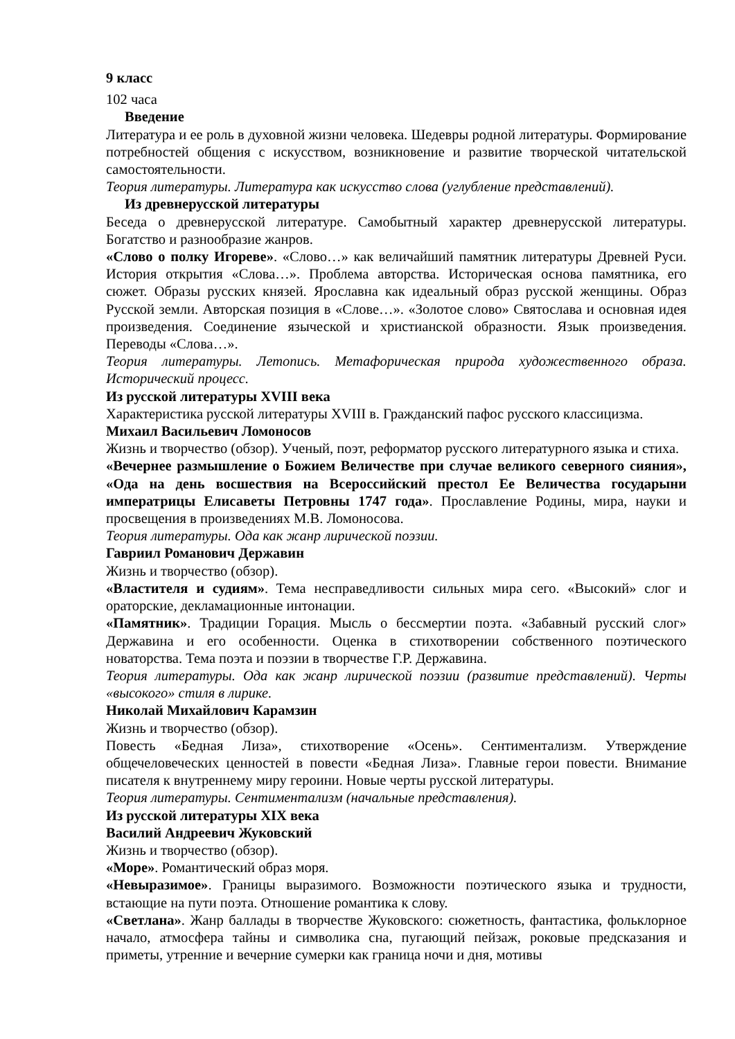9 класс
102 часа
Введение
Литература и ее роль в духовной жизни человека. Шедевры родной литературы. Формирование потребностей общения с искусством, возникновение и развитие творческой читательской самостоятельности.
Теория литературы. Литература как искусство слова (углубление представлений).
Из древнерусской литературы
Беседа о древнерусской литературе. Самобытный характер древнерусской литературы. Богатство и разнообразие жанров.
«Слово о полку Игореве». «Слово…» как величайший памятник литературы Древней Руси. История открытия «Слова…». Проблема авторства. Историческая основа памятника, его сюжет. Образы русских князей. Ярославна как идеальный образ русской женщины. Образ Русской земли. Авторская позиция в «Слове…». «Золотое слово» Святослава и основная идея произведения. Соединение языческой и христианской образности. Язык произведения. Переводы «Слова…».
Теория литературы. Летопись. Метафорическая природа художественного образа. Исторический процесс.
Из русской литературы XVIII века
Характеристика русской литературы XVIII в. Гражданский пафос русского классицизма.
Михаил Васильевич Ломоносов
Жизнь и творчество (обзор). Ученый, поэт, реформатор русского литературного языка и стиха.
«Вечернее размышление о Божием Величестве при случае великого северного сияния», «Ода на день восшествия на Всероссийский престол Ее Величества государыни императрицы Елисаветы Петровны 1747 года». Прославление Родины, мира, науки и просвещения в произведениях М.В. Ломоносова.
Теория литературы. Ода как жанр лирической поэзии.
Гавриил Романович Державин
Жизнь и творчество (обзор).
«Властителя и судиям». Тема несправедливости сильных мира сего. «Высокий» слог и ораторские, декламационные интонации.
«Памятник». Традиции Горация. Мысль о бессмертии поэта. «Забавный русский слог» Державина и его особенности. Оценка в стихотворении собственного поэтического новаторства. Тема поэта и поэзии в творчестве Г.Р. Державина.
Теория литературы. Ода как жанр лирической поэзии (развитие представлений). Черты «высокого» стиля в лирике.
Николай Михайлович Карамзин
Жизнь и творчество (обзор).
Повесть «Бедная Лиза», стихотворение «Осень». Сентиментализм. Утверждение общечеловеческих ценностей в повести «Бедная Лиза». Главные герои повести. Внимание писателя к внутреннему миру героини. Новые черты русской литературы.
Теория литературы. Сентиментализм (начальные представления).
Из русской литературы XIX века
Василий Андреевич Жуковский
Жизнь и творчество (обзор).
«Море». Романтический образ моря.
«Невыразимое». Границы выразимого. Возможности поэтического языка и трудности, встающие на пути поэта. Отношение романтика к слову.
«Светлана». Жанр баллады в творчестве Жуковского: сюжетность, фантастика, фольклорное начало, атмосфера тайны и символика сна, пугающий пейзаж, роковые предсказания и приметы, утренние и вечерние сумерки как граница ночи и дня, мотивы